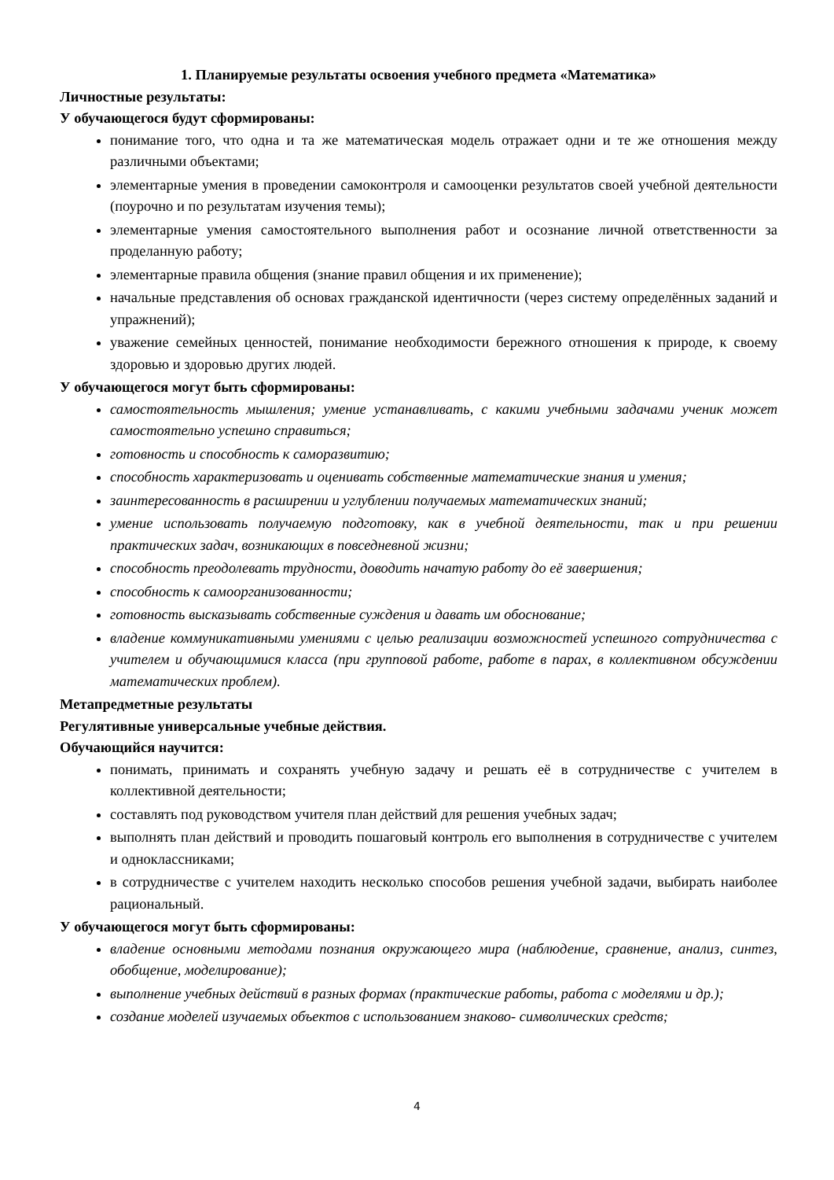1. Планируемые результаты освоения учебного предмета «Математика»
Личностные результаты:
У обучающегося будут сформированы:
понимание того, что одна и та же математическая модель отражает одни и те же отношения между различными объектами;
элементарные умения в проведении самоконтроля и самооценки результатов своей учебной деятельности (поурочно и по результатам изучения темы);
элементарные умения самостоятельного выполнения работ и осознание личной ответственности за проделанную работу;
элементарные правила общения (знание правил общения и их применение);
начальные представления об основах гражданской идентичности (через систему определённых заданий и упражнений);
уважение семейных ценностей, понимание необходимости бережного отношения к природе, к своему здоровью и здоровью других людей.
У обучающегося могут быть сформированы:
самостоятельность мышления; умение устанавливать, с какими учебными задачами ученик может самостоятельно успешно справиться;
готовность и способность к саморазвитию;
способность характеризовать и оценивать собственные математические знания и умения;
заинтересованность в расширении и углублении получаемых математических знаний;
умение использовать получаемую подготовку, как в учебной деятельности, так и при решении практических задач, возникающих в повседневной жизни;
способность преодолевать трудности, доводить начатую работу до её завершения;
способность к самоорганизованности;
готовность высказывать собственные суждения и давать им обоснование;
владение коммуникативными умениями с целью реализации возможностей успешного сотрудничества с учителем и обучающимися класса (при групповой работе, работе в парах, в коллективном обсуждении математических проблем).
Метапредметные результаты
Регулятивные универсальные учебные действия.
Обучающийся научится:
понимать, принимать и сохранять учебную задачу и решать её в сотрудничестве с учителем в коллективной деятельности;
составлять под руководством учителя план действий для решения учебных задач;
выполнять план действий и проводить пошаговый контроль его выполнения в сотрудничестве с учителем и одноклассниками;
в сотрудничестве с учителем находить несколько способов решения учебной задачи, выбирать наиболее рациональный.
У обучающегося могут быть сформированы:
владение основными методами познания окружающего мира (наблюдение, сравнение, анализ, синтез, обобщение, моделирование);
выполнение учебных действий в разных формах (практические работы, работа с моделями и др.);
создание моделей изучаемых объектов с использованием знаково- символических средств;
4